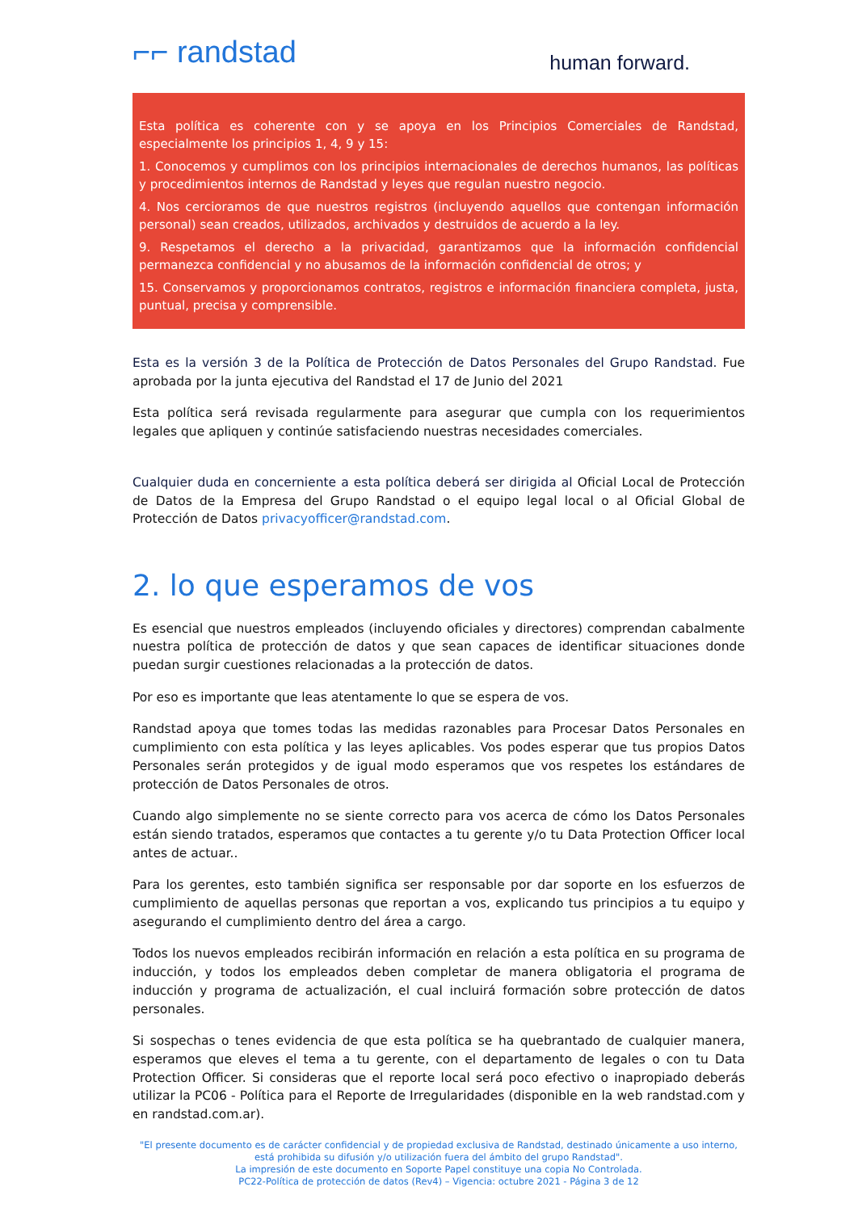⌐⌐ randstad
human forward.
Esta política es coherente con y se apoya en los Principios Comerciales de Randstad, especialmente los principios 1, 4, 9 y 15:
1. Conocemos y cumplimos con los principios internacionales de derechos humanos, las políticas y procedimientos internos de Randstad y leyes que regulan nuestro negocio.
4. Nos cercioramos de que nuestros registros (incluyendo aquellos que contengan información personal) sean creados, utilizados, archivados y destruidos de acuerdo a la ley.
9. Respetamos el derecho a la privacidad, garantizamos que la información confidencial permanezca confidencial y no abusamos de la información confidencial de otros; y
15. Conservamos y proporcionamos contratos, registros e información financiera completa, justa, puntual, precisa y comprensible.
Esta es la versión 3 de la Política de Protección de Datos Personales del Grupo Randstad. Fue aprobada por la junta ejecutiva del Randstad el 17 de Junio del 2021
Esta política será revisada regularmente para asegurar que cumpla con los requerimientos legales que apliquen y continúe satisfaciendo nuestras necesidades comerciales.
Cualquier duda en concerniente a esta política deberá ser dirigida al Oficial Local de Protección de Datos de la Empresa del Grupo Randstad o el equipo legal local o al Oficial Global de Protección de Datos privacyofficer@randstad.com.
2. lo que esperamos de vos
Es esencial que nuestros empleados (incluyendo oficiales y directores) comprendan cabalmente nuestra política de protección de datos y que sean capaces de identificar situaciones donde puedan surgir cuestiones relacionadas a la protección de datos.
Por eso es importante que leas atentamente lo que se espera de vos.
Randstad apoya que tomes todas las medidas razonables para Procesar Datos Personales en cumplimiento con esta política y las leyes aplicables. Vos podes esperar que tus propios Datos Personales serán protegidos y de igual modo esperamos que vos respetes los estándares de protección de Datos Personales de otros.
Cuando algo simplemente no se siente correcto para vos acerca de cómo los Datos Personales están siendo tratados, esperamos que contactes a tu gerente y/o tu Data Protection Officer local antes de actuar..
Para los gerentes, esto también significa ser responsable por dar soporte en los esfuerzos de cumplimiento de aquellas personas que reportan a vos, explicando tus principios a tu equipo y asegurando el cumplimiento dentro del área a cargo.
Todos los nuevos empleados recibirán información en relación a esta política en su programa de inducción, y todos los empleados deben completar de manera obligatoria el programa de inducción y programa de actualización, el cual incluirá formación sobre protección de datos personales.
Si sospechas o tenes evidencia de que esta política se ha quebrantado de cualquier manera, esperamos que eleves el tema a tu gerente, con el departamento de legales o con tu Data Protection Officer. Si consideras que el reporte local será poco efectivo o inapropiado deberás utilizar la PC06 - Política para el Reporte de Irregularidades (disponible en la web randstad.com y en randstad.com.ar).
"El presente documento es de carácter confidencial y de propiedad exclusiva de Randstad, destinado únicamente a uso interno, está prohibida su difusión y/o utilización fuera del ámbito del grupo Randstad".
La impresión de este documento en Soporte Papel constituye una copia No Controlada.
PC22-Política de protección de datos (Rev4) – Vigencia: octubre 2021 - Página 3 de 12